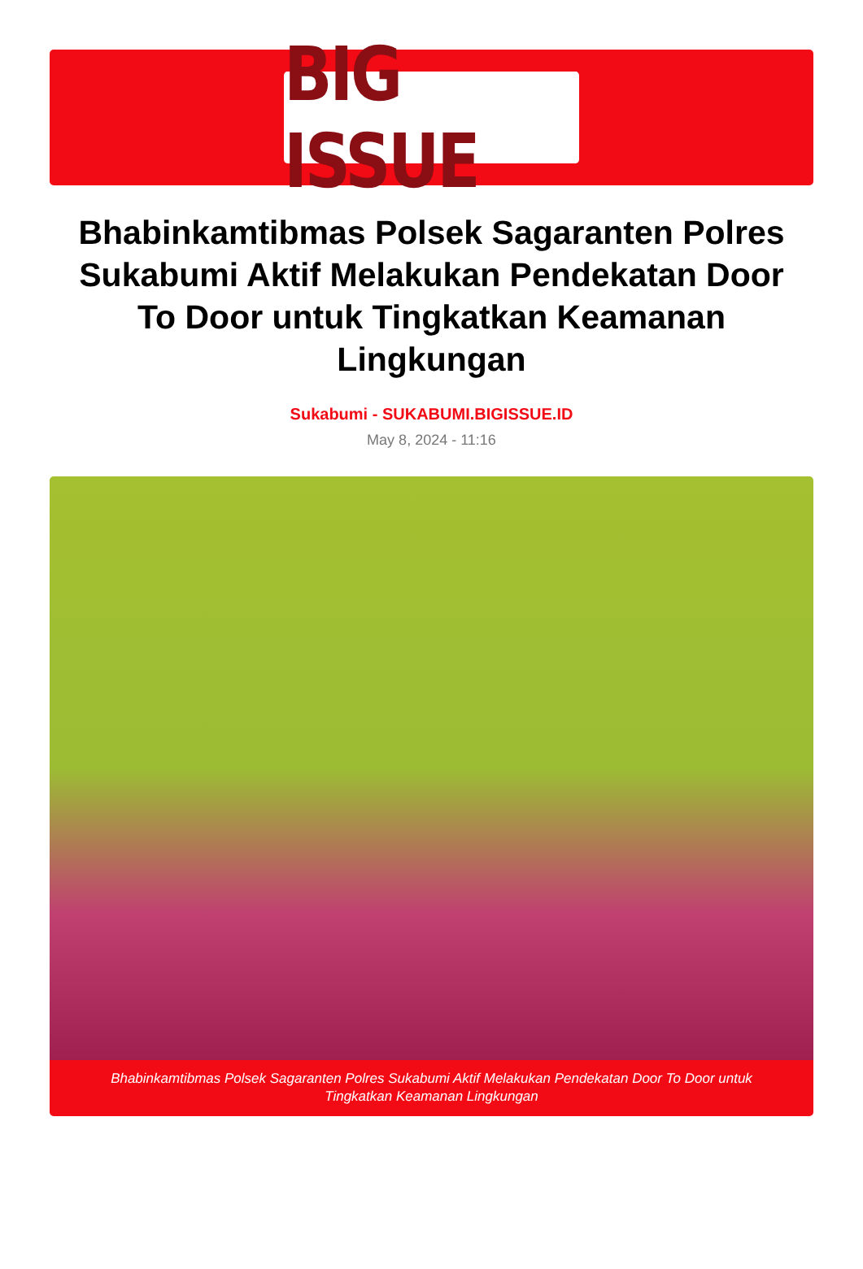BIG ISSUE
Bhabinkamtibmas Polsek Sagaranten Polres Sukabumi Aktif Melakukan Pendekatan Door To Door untuk Tingkatkan Keamanan Lingkungan
Sukabumi - SUKABUMI.BIGISSUE.ID
May 8, 2024 - 11:16
Bhabinkamtibmas Polsek Sagaranten Polres Sukabumi Aktif Melakukan Pendekatan Door To Door untuk Tingkatkan Keamanan Lingkungan